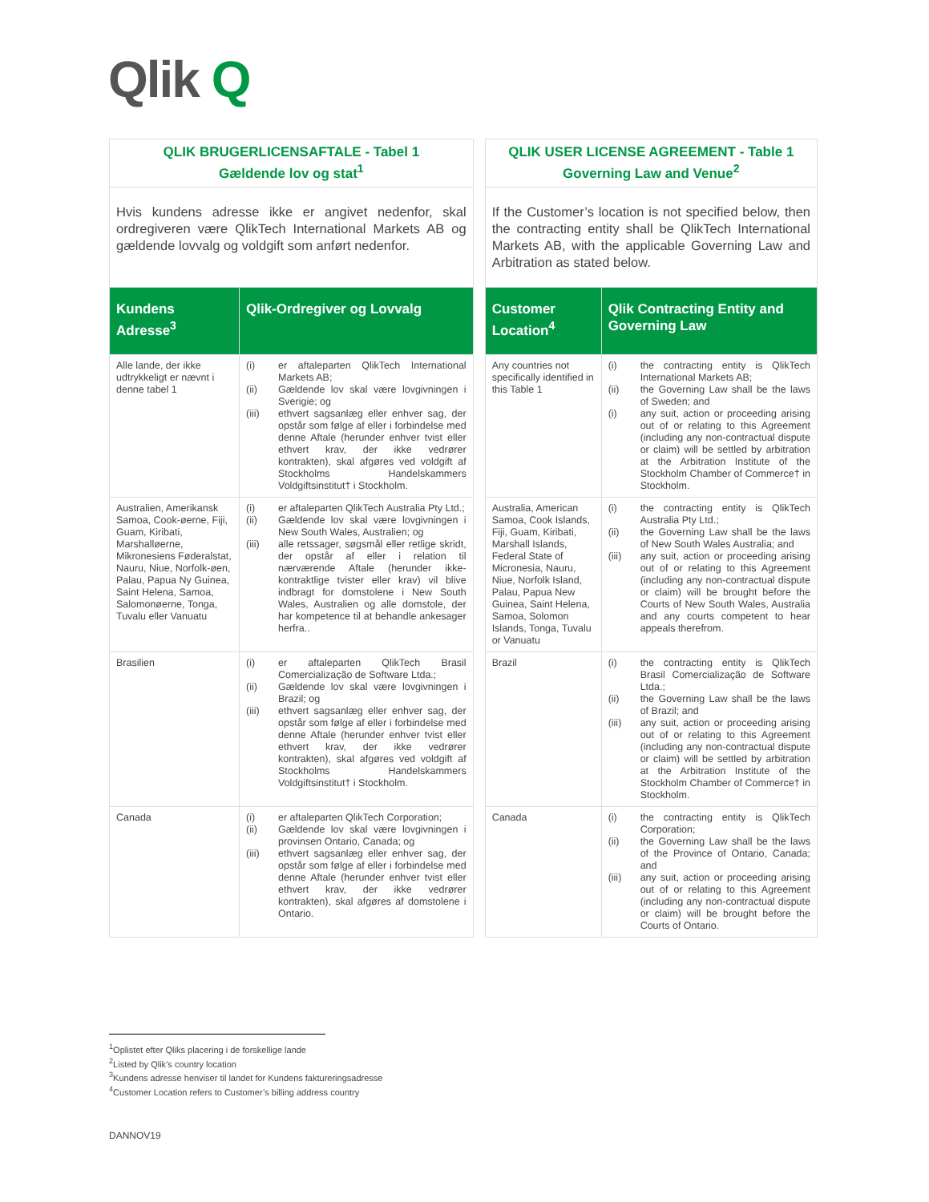Qlik Q
| QLIK BRUGERLICENSAFTALE - Tabel 1 Gældende lov og stat<sup>1</sup> | | | QLIK USER LICENSE AGREEMENT - Table 1 Governing Law and Venue<sup>2</sup> | |
| Hvis kundens adresse ikke er angivet nedenfor, skal ordregiveren være QlikTech International Markets AB og gældende lovvalg og voldgift som anført nedenfor. | | | If the Customer’s location is not specified below, then the contracting entity shall be QlikTech International Markets AB, with the applicable Governing Law and Arbitration as stated below. | |
| Kundens Adresse<sup>3</sup> | Qlik-Ordregiver og Lovvalg | | Customer Location<sup>4</sup> | Qlik Contracting Entity and Governing Law |
| Alle lande, der ikke udtrykkeligt er nævnt i denne tabel 1 | (i) er aftaleparten QlikTech International Markets AB; (ii) Gældende lov skal være lovgivningen i Sverigie; og (iii) ethvert sagsanlæg eller enhver sag, der opstår som følge af eller i forbindelse med denne Aftale (herunder enhver tvist eller ethvert krav, der ikke vedrører kontrakten), skal afgøres ved voldgift af Stockholms Handelskammers Voldgiftsinstitut† i Stockholm. | | Any countries not specifically identified in this Table 1 | (i) the contracting entity is QlikTech International Markets AB; (ii) the Governing Law shall be the laws of Sweden; and (i) any suit, action or proceeding arising out of or relating to this Agreement (including any non-contractual dispute or claim) will be settled by arbitration at the Arbitration Institute of the Stockholm Chamber of Commerce† in Stockholm. |
| Australien, Amerikansk Samoa, Cook-øerne, Fiji, Guam, Kiribati, Marshalløerne, Mikronesiens Føderalstat, Nauru, Niue, Norfolk-øen, Palau, Papua Ny Guinea, Saint Helena, Samoa, Salomonøerne, Tonga, Tuvalu eller Vanuatu | (i) er aftaleparten QlikTech Australia Pty Ltd.; (ii) Gældende lov skal være lovgivningen i New South Wales, Australien; og (iii) alle retssager, søgsmål eller retlige skridt, der opstår af eller i relation til nærværende Aftale (herunder ikke-kontraktlige tvister eller krav) vil blive indbragt for domstolene i New South Wales, Australien og alle domstole, der har kompetence til at behandle ankesager herfra.. | | Australia, American Samoa, Cook Islands, Fiji, Guam, Kiribati, Marshall Islands, Federal State of Micronesia, Nauru, Niue, Norfolk Island, Palau, Papua New Guinea, Saint Helena, Samoa, Solomon Islands, Tonga, Tuvalu or Vanuatu | (i) the contracting entity is QlikTech Australia Pty Ltd.; (ii) the Governing Law shall be the laws of New South Wales Australia; and (iii) any suit, action or proceeding arising out of or relating to this Agreement (including any non-contractual dispute or claim) will be brought before the Courts of New South Wales, Australia and any courts competent to hear appeals therefrom. |
| Brasilien | (i) er aftaleparten QlikTech Brasil Comercialização de Software Ltda.; (ii) Gældende lov skal være lovgivningen i Brazil; og (iii) ethvert sagsanlæg eller enhver sag, der opstår som følge af eller i forbindelse med denne Aftale (herunder enhver tvist eller ethvert krav, der ikke vedrører kontrakten), skal afgøres ved voldgift af Stockholms Handelskammers Voldgiftsinstitut† i Stockholm. | | Brazil | (i) the contracting entity is QlikTech Brasil Comercialização de Software Ltda.; (ii) the Governing Law shall be the laws of Brazil; and (iii) any suit, action or proceeding arising out of or relating to this Agreement (including any non-contractual dispute or claim) will be settled by arbitration at the Arbitration Institute of the Stockholm Chamber of Commerce† in Stockholm. |
| Canada | (i) er aftaleparten QlikTech Corporation; (ii) Gældende lov skal være lovgivningen i provinsen Ontario, Canada; og (iii) ethvert sagsanlæg eller enhver sag, der opstår som følge af eller i forbindelse med denne Aftale (herunder enhver tvist eller ethvert krav, der ikke vedrører kontrakten), skal afgøres af domstolene i Ontario. | | Canada | (i) the contracting entity is QlikTech Corporation; (ii) the Governing Law shall be the laws of the Province of Ontario, Canada; and (iii) any suit, action or proceeding arising out of or relating to this Agreement (including any non-contractual dispute or claim) will be brought before the Courts of Ontario. |
<sup>1</sup> Oplistet efter Qliks placering i de forskellige lande
<sup>2</sup> Listed by Qlik’s country location
<sup>3</sup> Kundens adresse henviser til landet for Kundens faktureringsadresse
<sup>4</sup> Customer Location refers to Customer’s billing address country
DANNOV19